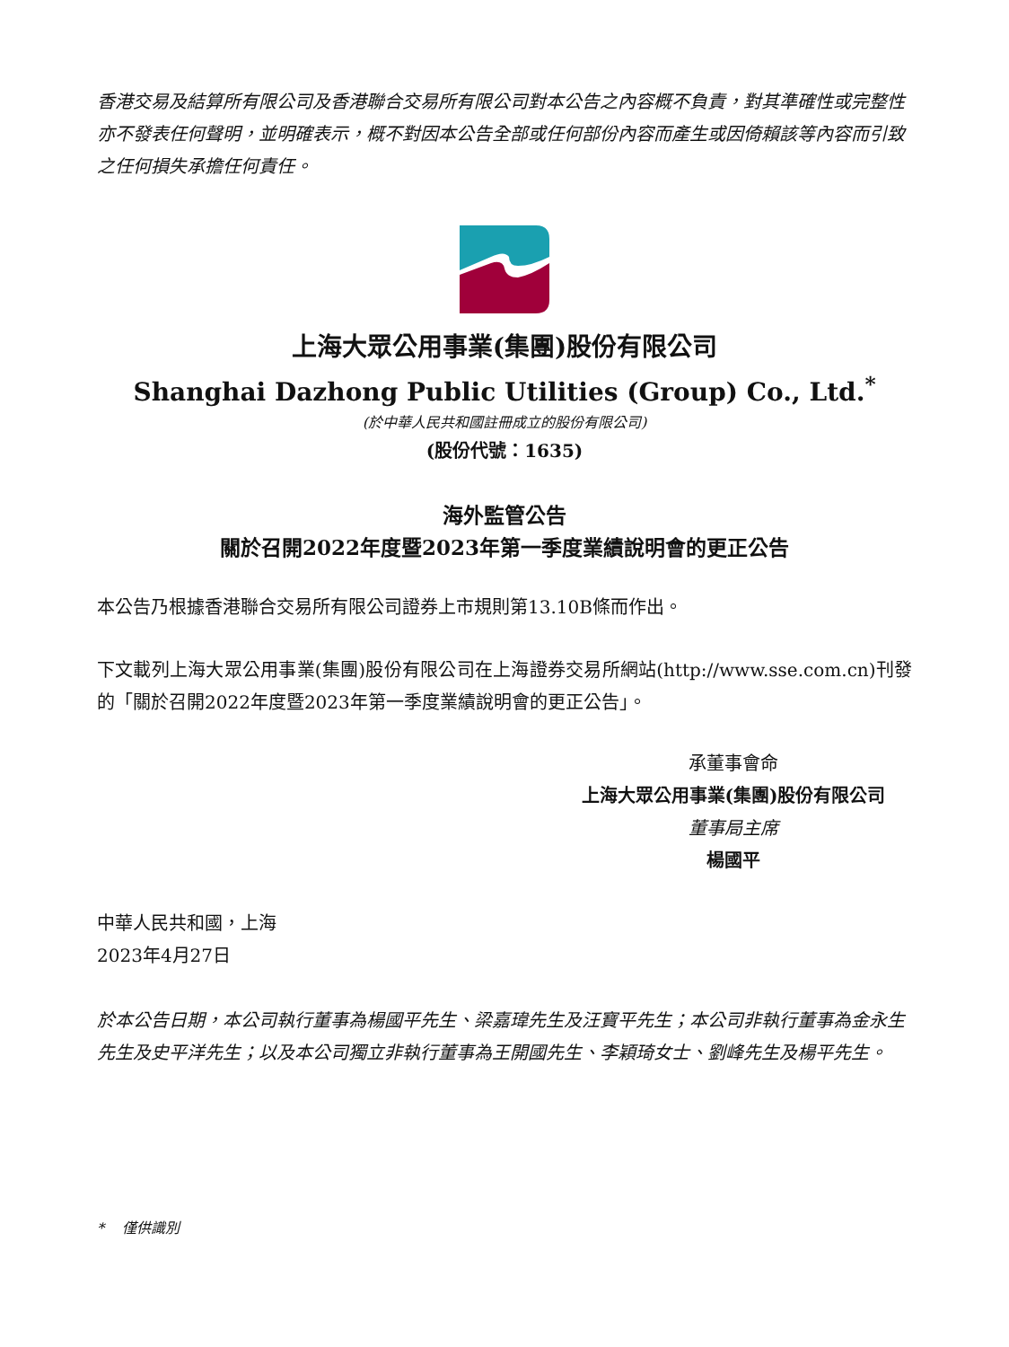香港交易及結算所有限公司及香港聯合交易所有限公司對本公告之內容概不負責，對其準確性或完整性亦不發表任何聲明，並明確表示，概不對因本公告全部或任何部份內容而產生或因倚賴該等內容而引致之任何損失承擔任何責任。
上海大眾公用事業(集團)股份有限公司
Shanghai Dazhong Public Utilities (Group) Co., Ltd.<sup>*</sup>
(於中華人民共和國註冊成立的股份有限公司)
(股份代號：1635)
海外監管公告
關於召開2022年度暨2023年第一季度業績說明會的更正公告
本公告乃根據香港聯合交易所有限公司證券上市規則第13.10B條而作出。
下文載列上海大眾公用事業(集團)股份有限公司在上海證券交易所網站(http://www.sse.com.cn)刊發的「關於召開2022年度暨2023年第一季度業績說明會的更正公告」。
承董事會命
上海大眾公用事業(集團)股份有限公司
董事局主席
楊國平
中華人民共和國，上海
2023年4月27日
於本公告日期，本公司執行董事為楊國平先生、梁嘉瑋先生及汪寶平先生；本公司非執行董事為金永生先生及史平洋先生；以及本公司獨立非執行董事為王開國先生、李穎琦女士、劉峰先生及楊平先生。
* 僅供識別